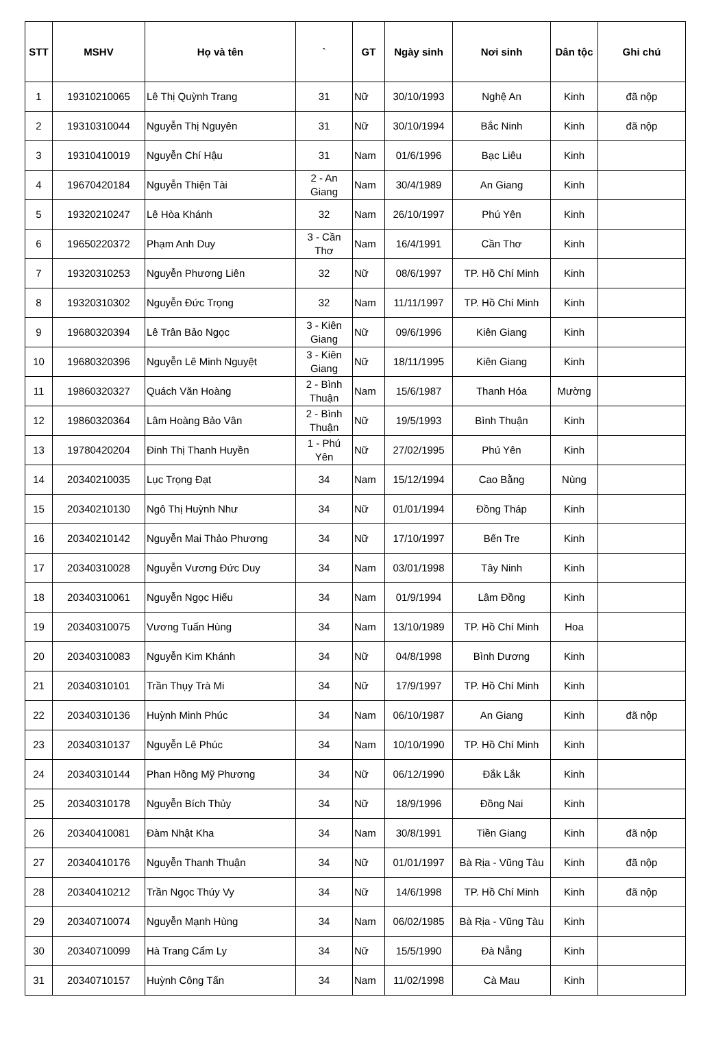| STT | MSHV | Họ và tên | ` | GT | Ngày sinh | Nơi sinh | Dân tộc | Ghi chú |
| --- | --- | --- | --- | --- | --- | --- | --- | --- |
| 1 | 19310210065 | Lê Thị Quỳnh Trang | 31 | Nữ | 30/10/1993 | Nghệ An | Kinh | đã nộp |
| 2 | 19310310044 | Nguyễn Thị Nguyên | 31 | Nữ | 30/10/1994 | Bắc Ninh | Kinh | đã nộp |
| 3 | 19310410019 | Nguyễn Chí Hậu | 31 | Nam | 01/6/1996 | Bạc Liêu | Kinh | |
| 4 | 19670420184 | Nguyễn Thiện Tài | 2 - An Giang | Nam | 30/4/1989 | An Giang | Kinh | |
| 5 | 19320210247 | Lê Hòa Khánh | 32 | Nam | 26/10/1997 | Phú Yên | Kinh | |
| 6 | 19650220372 | Phạm Anh Duy | 3 - Cần Thơ | Nam | 16/4/1991 | Cần Thơ | Kinh | |
| 7 | 19320310253 | Nguyễn Phương Liên | 32 | Nữ | 08/6/1997 | TP. Hồ Chí Minh | Kinh | |
| 8 | 19320310302 | Nguyễn Đức Trọng | 32 | Nam | 11/11/1997 | TP. Hồ Chí Minh | Kinh | |
| 9 | 19680320394 | Lê Trân Bảo Ngọc | 3 - Kiên Giang | Nữ | 09/6/1996 | Kiên Giang | Kinh | |
| 10 | 19680320396 | Nguyễn Lê Minh Nguyệt | 3 - Kiên Giang | Nữ | 18/11/1995 | Kiên Giang | Kinh | |
| 11 | 19860320327 | Quách Văn Hoàng | 2 - Bình Thuận | Nam | 15/6/1987 | Thanh Hóa | Mường | |
| 12 | 19860320364 | Lâm Hoàng Bảo Vân | 2 - Bình Thuận | Nữ | 19/5/1993 | Bình Thuận | Kinh | |
| 13 | 19780420204 | Đinh Thị Thanh Huyền | 1 - Phú Yên | Nữ | 27/02/1995 | Phú Yên | Kinh | |
| 14 | 20340210035 | Lục Trọng Đạt | 34 | Nam | 15/12/1994 | Cao Bằng | Nùng | |
| 15 | 20340210130 | Ngô Thị Huỳnh Như | 34 | Nữ | 01/01/1994 | Đồng Tháp | Kinh | |
| 16 | 20340210142 | Nguyễn Mai Thảo Phương | 34 | Nữ | 17/10/1997 | Bến Tre | Kinh | |
| 17 | 20340310028 | Nguyễn Vương Đức Duy | 34 | Nam | 03/01/1998 | Tây Ninh | Kinh | |
| 18 | 20340310061 | Nguyễn Ngọc Hiếu | 34 | Nam | 01/9/1994 | Lâm Đồng | Kinh | |
| 19 | 20340310075 | Vương Tuấn Hùng | 34 | Nam | 13/10/1989 | TP. Hồ Chí Minh | Hoa | |
| 20 | 20340310083 | Nguyễn Kim Khánh | 34 | Nữ | 04/8/1998 | Bình Dương | Kinh | |
| 21 | 20340310101 | Trần Thụy Trà Mi | 34 | Nữ | 17/9/1997 | TP. Hồ Chí Minh | Kinh | |
| 22 | 20340310136 | Huỳnh Minh Phúc | 34 | Nam | 06/10/1987 | An Giang | Kinh | đã nộp |
| 23 | 20340310137 | Nguyễn Lê Phúc | 34 | Nam | 10/10/1990 | TP. Hồ Chí Minh | Kinh | |
| 24 | 20340310144 | Phan Hồng Mỹ Phương | 34 | Nữ | 06/12/1990 | Đắk Lắk | Kinh | |
| 25 | 20340310178 | Nguyễn Bích Thủy | 34 | Nữ | 18/9/1996 | Đồng Nai | Kinh | |
| 26 | 20340410081 | Đàm Nhật Kha | 34 | Nam | 30/8/1991 | Tiền Giang | Kinh | đã nộp |
| 27 | 20340410176 | Nguyễn Thanh Thuận | 34 | Nữ | 01/01/1997 | Bà Rịa - Vũng Tàu | Kinh | đã nộp |
| 28 | 20340410212 | Trần Ngọc Thúy Vy | 34 | Nữ | 14/6/1998 | TP. Hồ Chí Minh | Kinh | đã nộp |
| 29 | 20340710074 | Nguyễn Mạnh Hùng | 34 | Nam | 06/02/1985 | Bà Rịa - Vũng Tàu | Kinh | |
| 30 | 20340710099 | Hà Trang Cẩm Ly | 34 | Nữ | 15/5/1990 | Đà Nẵng | Kinh | |
| 31 | 20340710157 | Huỳnh Công Tấn | 34 | Nam | 11/02/1998 | Cà Mau | Kinh | |